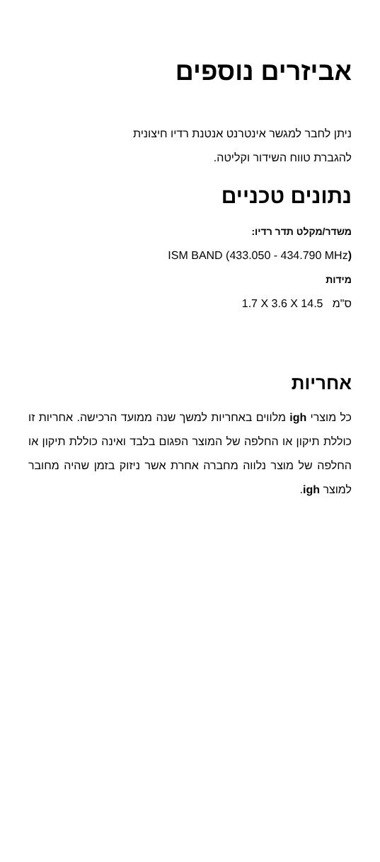אביזרים נוספים
ניתן לחבר למגשר אינטרנט אנטנת רדיו חיצונית
להגברת טווח השידור וקליטה.
נתונים טכניים
משדר/מקלט תדר רדיו:
ISM BAND (433.050 - 434.790 MHz)
מידות
ס"מ 1.7 X 3.6 X 14.5
אחריות
כל מוצרי igh מלווים באחריות למשך שנה ממועד הרכישה. אחריות זו כוללת תיקון או החלפה של המוצר הפגום בלבד ואינה כוללת תיקון או החלפה של מוצר נלווה מחברה אחרת אשר ניזוק בזמן שהיה מחובר למוצר igh.